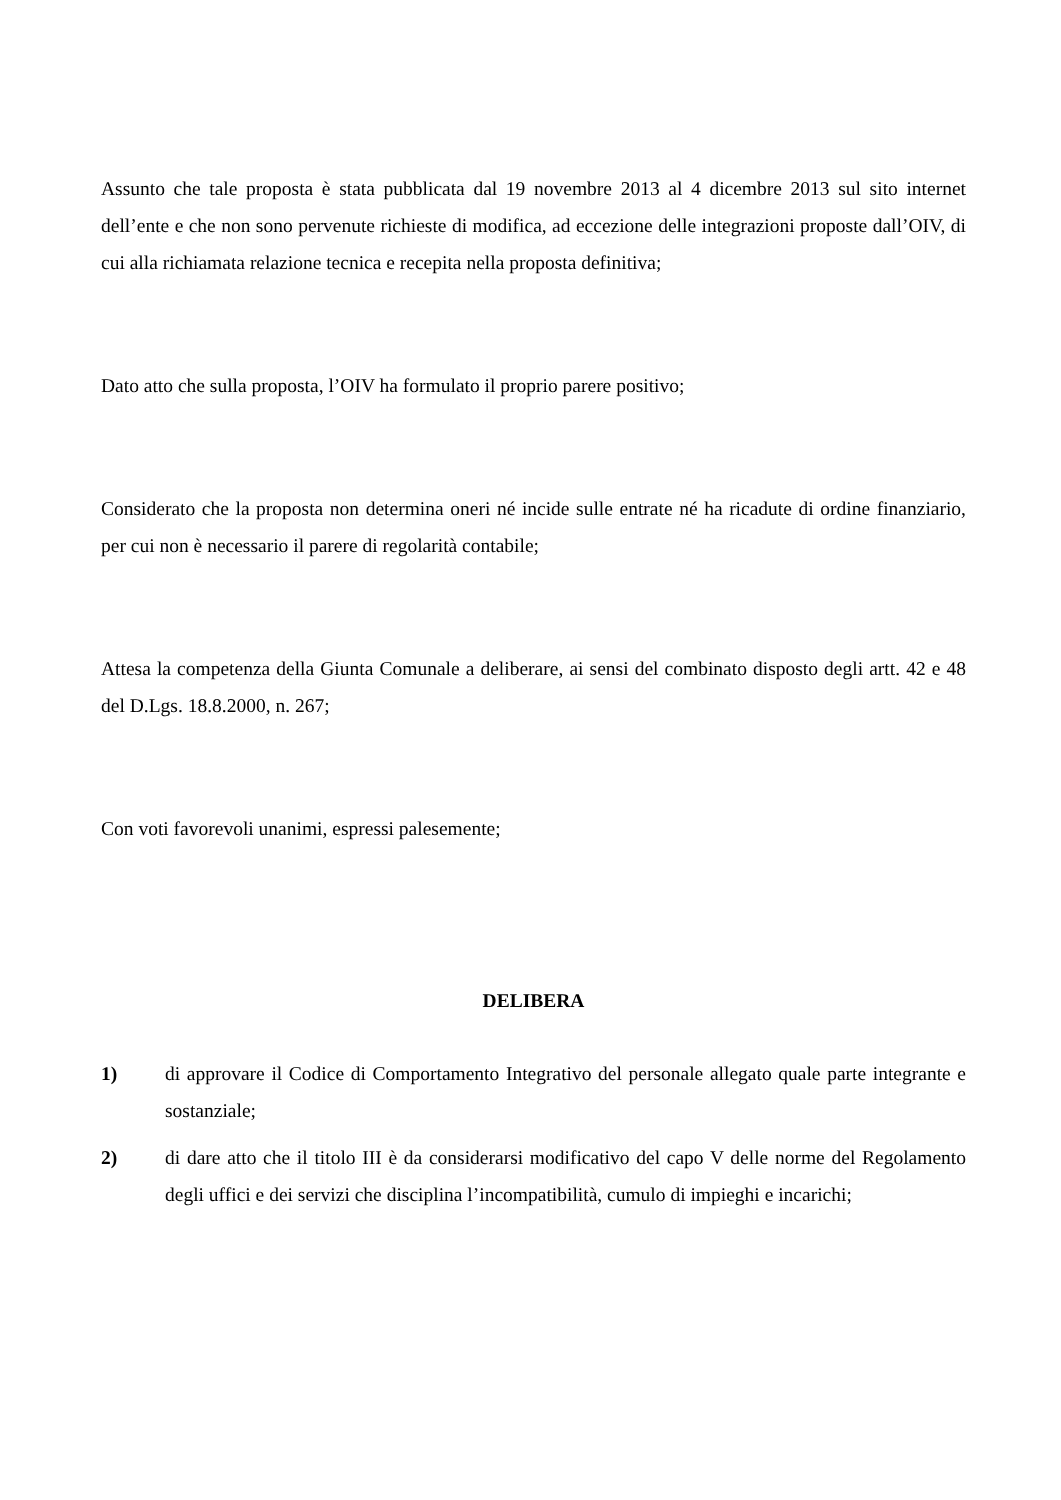Assunto che tale proposta è stata pubblicata dal 19 novembre 2013 al 4 dicembre 2013 sul sito internet dell’ente e che non sono pervenute richieste di modifica, ad eccezione delle integrazioni proposte dall’OIV, di cui alla richiamata relazione tecnica e recepita nella proposta definitiva;
Dato atto che sulla proposta, l’OIV ha formulato il proprio parere positivo;
Considerato che la proposta non determina oneri né incide sulle entrate né ha ricadute di ordine finanziario, per cui non è necessario il parere di regolarità contabile;
Attesa la competenza della Giunta Comunale a deliberare, ai sensi del combinato disposto degli artt. 42 e 48 del D.Lgs. 18.8.2000, n. 267;
Con voti favorevoli unanimi, espressi palesemente;
DELIBERA
1) di approvare il Codice di Comportamento Integrativo del personale allegato quale parte integrante e sostanziale;
2) di dare atto che il titolo III è da considerarsi modificativo del capo V delle norme del Regolamento degli uffici e dei servizi che disciplina l’incompatibilità, cumulo di impieghi e incarichi;